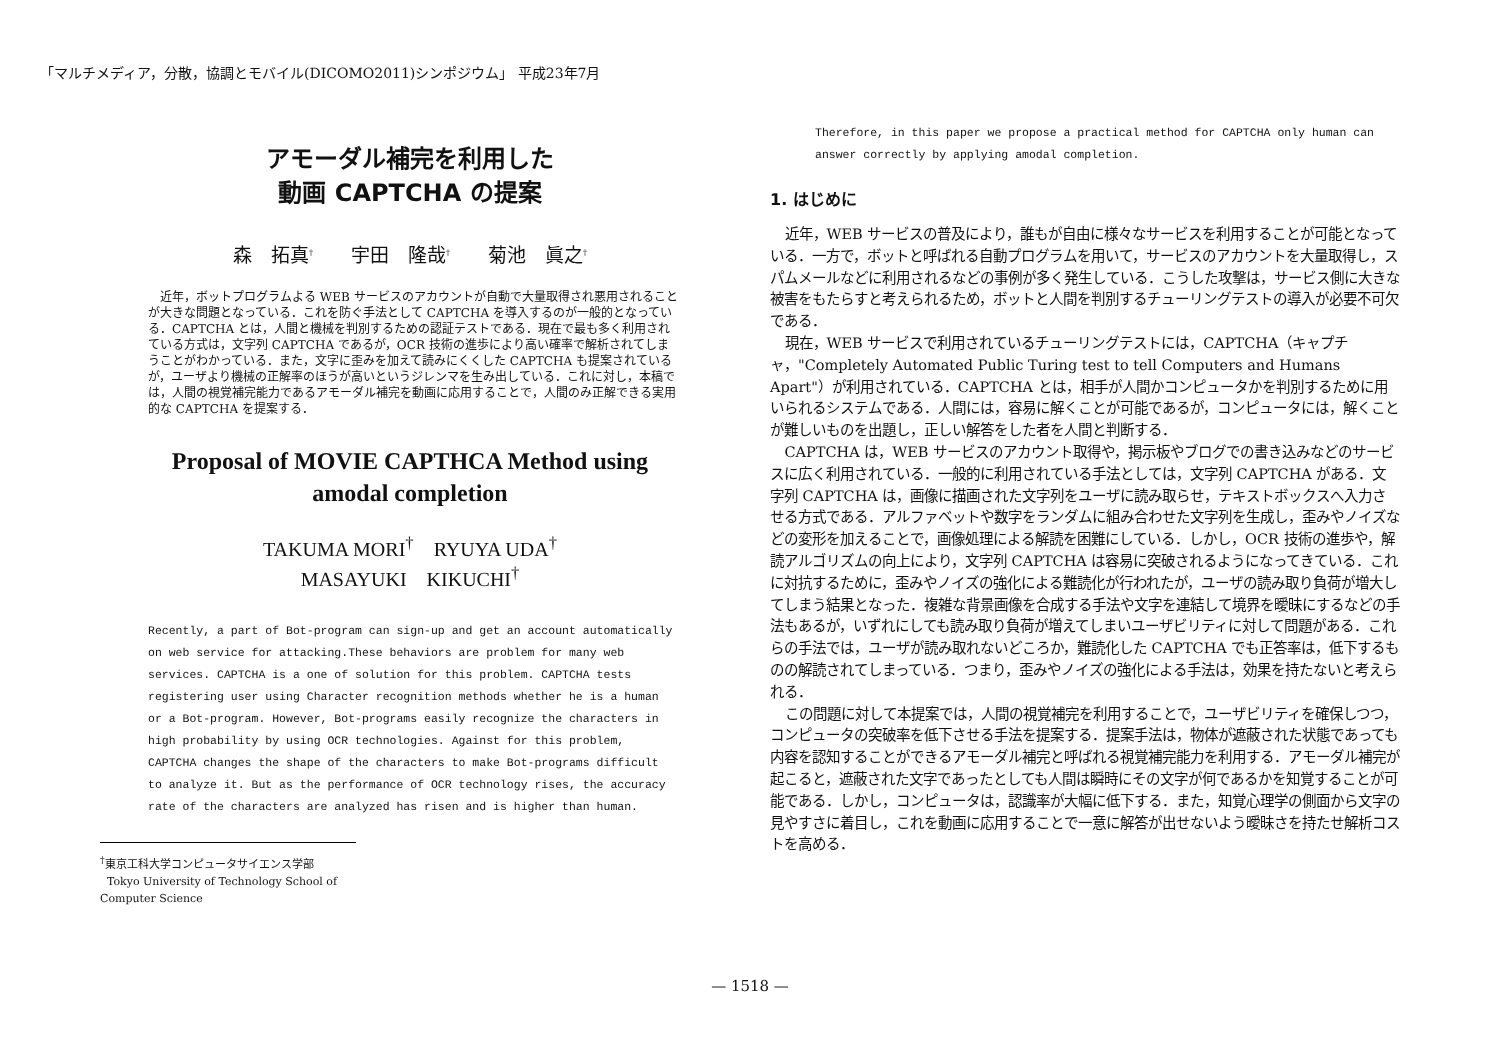「マルチメディア，分散，協調とモバイル(DICOMO2011)シンポジウム」 平成23年7月
アモーダル補完を利用した
動画 CAPTCHA の提案
森　拓真<sup>†</sup>　　宇田　隆哉<sup>†</sup>　　菊池　眞之<sup>†</sup>
近年，ボットプログラムよる WEB サービスのアカウントが自動で大量取得され悪用されることが大きな問題となっている．これを防ぐ手法として CAPTCHA を導入するのが一般的となっている．CAPTCHA とは，人間と機械を判別するための認証テストである．現在で最も多く利用されている方式は，文字列 CAPTCHA であるが，OCR 技術の進歩により高い確率で解析されてしまうことがわかっている．また，文字に歪みを加えて読みにくくした CAPTCHA も提案されているが，ユーザより機械の正解率のほうが高いというジレンマを生み出している．これに対し，本稿では，人間の視覚補完能力であるアモーダル補完を動画に応用することで，人間のみ正解できる実用的な CAPTCHA を提案する．
Proposal of MOVIE CAPTHCA Method using
amodal completion
TAKUMA MORI<sup>†</sup>　RYUYA UDA<sup>†</sup>
MASAYUKI　KIKUCHI<sup>†</sup>
Recently, a part of Bot-program can sign-up and get an account automatically on web service for attacking.These behaviors are problem for many web services. CAPTCHA is a one of solution for this problem. CAPTCHA tests registering user using Character recognition methods whether he is a human or a Bot-program. However, Bot-programs easily recognize the characters in high probability by using OCR technologies. Against for this problem, CAPTCHA changes the shape of the characters to make Bot-programs difficult to analyze it. But as the performance of OCR technology rises, the accuracy rate of the characters are analyzed has risen and is higher than human.
<sup>†</sup> 東京工科大学コンピュータサイエンス学部
Tokyo University of Technology School of Computer Science
Therefore, in this paper we propose a practical method for CAPTCHA only human can answer correctly by applying amodal completion.
1. はじめに
近年，WEB サービスの普及により，誰もが自由に様々なサービスを利用することが可能となっている．一方で，ボットと呼ばれる自動プログラムを用いて，サービスのアカウントを大量取得し，スパムメールなどに利用されるなどの事例が多く発生している．こうした攻撃は，サービス側に大きな被害をもたらすと考えられるため，ボットと人間を判別するチューリングテストの導入が必要不可欠である．
現在，WEB サービスで利用されているチューリングテストには，CAPTCHA（キャプチャ，"Completely Automated Public Turing test to tell Computers and Humans Apart"）が利用されている．CAPTCHA とは，相手が人間かコンピュータかを判別するために用いられるシステムである．人間には，容易に解くことが可能であるが，コンピュータには，解くことが難しいものを出題し，正しい解答をした者を人間と判断する．
CAPTCHA は，WEB サービスのアカウント取得や，掲示板やブログでの書き込みなどのサービスに広く利用されている．一般的に利用されている手法としては，文字列 CAPTCHA がある．文字列 CAPTCHA は，画像に描画された文字列をユーザに読み取らせ，テキストボックスへ入力させる方式である．アルファベットや数字をランダムに組み合わせた文字列を生成し，歪みやノイズなどの変形を加えることで，画像処理による解読を困難にしている．しかし，OCR 技術の進歩や，解読アルゴリズムの向上により，文字列 CAPTCHA は容易に突破されるようになってきている．これに対抗するために，歪みやノイズの強化による難読化が行われたが，ユーザの読み取り負荷が増大してしまう結果となった．複雑な背景画像を合成する手法や文字を連結して境界を曖昧にするなどの手法もあるが，いずれにしても読み取り負荷が増えてしまいユーザビリティに対して問題がある．これらの手法では，ユーザが読み取れないどころか，難読化した CAPTCHA でも正答率は，低下するものの解読されてしまっている．つまり，歪みやノイズの強化による手法は，効果を持たないと考えられる．
この問題に対して本提案では，人間の視覚補完を利用することで，ユーザビリティを確保しつつ，コンピュータの突破率を低下させる手法を提案する．提案手法は，物体が遮蔽された状態であっても内容を認知することができるアモーダル補完と呼ばれる視覚補完能力を利用する．アモーダル補完が起こると，遮蔽された文字であったとしても人間は瞬時にその文字が何であるかを知覚することが可能である．しかし，コンピュータは，認識率が大幅に低下する．また，知覚心理学の側面から文字の見やすさに着目し，これを動画に応用することで一意に解答が出せないよう曖昧さを持たせ解析コストを高める．
— 1518 —